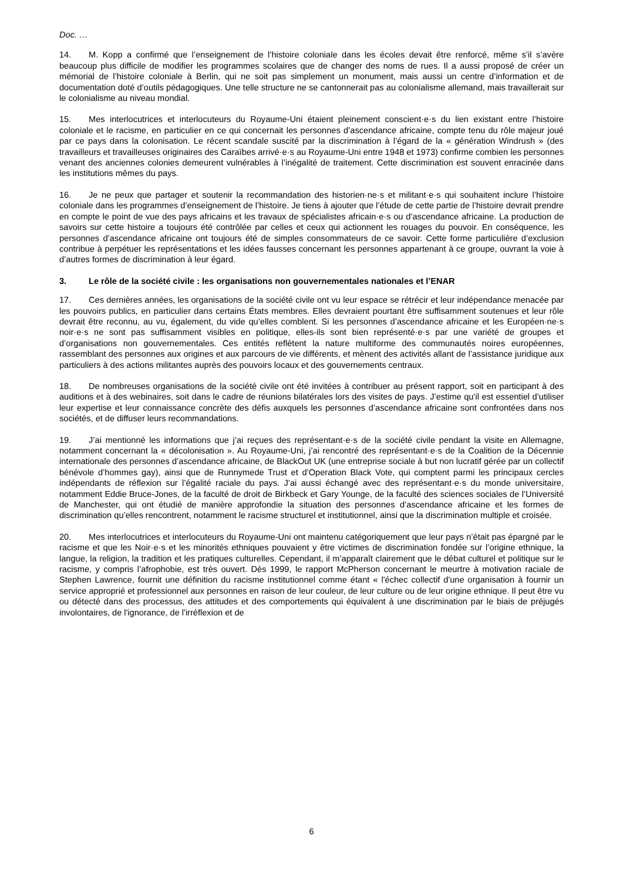Doc. …
14. M. Kopp a confirmé que l’enseignement de l’histoire coloniale dans les écoles devait être renforcé, même s’il s’avère beaucoup plus difficile de modifier les programmes scolaires que de changer des noms de rues. Il a aussi proposé de créer un mémorial de l’histoire coloniale à Berlin, qui ne soit pas simplement un monument, mais aussi un centre d’information et de documentation doté d’outils pédagogiques. Une telle structure ne se cantonnerait pas au colonialisme allemand, mais travaillerait sur le colonialisme au niveau mondial.
15. Mes interlocutrices et interlocuteurs du Royaume-Uni étaient pleinement conscient·e·s du lien existant entre l’histoire coloniale et le racisme, en particulier en ce qui concernait les personnes d’ascendance africaine, compte tenu du rôle majeur joué par ce pays dans la colonisation. Le récent scandale suscité par la discrimination à l’égard de la « génération Windrush » (des travailleurs et travailleuses originaires des Caraïbes arrivé·e·s au Royaume-Uni entre 1948 et 1973) confirme combien les personnes venant des anciennes colonies demeurent vulnérables à l’inégalité de traitement. Cette discrimination est souvent enracinée dans les institutions mêmes du pays.
16. Je ne peux que partager et soutenir la recommandation des historien·ne·s et militant·e·s qui souhaitent inclure l’histoire coloniale dans les programmes d’enseignement de l’histoire. Je tiens à ajouter que l’étude de cette partie de l’histoire devrait prendre en compte le point de vue des pays africains et les travaux de spécialistes africain·e·s ou d’ascendance africaine. La production de savoirs sur cette histoire a toujours été contrôlée par celles et ceux qui actionnent les rouages du pouvoir. En conséquence, les personnes d’ascendance africaine ont toujours été de simples consommateurs de ce savoir. Cette forme particulière d’exclusion contribue à perpétuer les représentations et les idées fausses concernant les personnes appartenant à ce groupe, ouvrant la voie à d’autres formes de discrimination à leur égard.
3. Le rôle de la société civile : les organisations non gouvernementales nationales et l’ENAR
17. Ces dernières années, les organisations de la société civile ont vu leur espace se rétrécir et leur indépendance menacée par les pouvoirs publics, en particulier dans certains États membres. Elles devraient pourtant être suffisamment soutenues et leur rôle devrait être reconnu, au vu, également, du vide qu’elles comblent. Si les personnes d’ascendance africaine et les Européen·ne·s noir·e·s ne sont pas suffisamment visibles en politique, elles-ils sont bien représenté·e·s par une variété de groupes et d’organisations non gouvernementales. Ces entités reflètent la nature multiforme des communautés noires européennes, rassemblant des personnes aux origines et aux parcours de vie différents, et mènent des activités allant de l’assistance juridique aux particuliers à des actions militantes auprès des pouvoirs locaux et des gouvernements centraux.
18. De nombreuses organisations de la société civile ont été invitées à contribuer au présent rapport, soit en participant à des auditions et à des webinaires, soit dans le cadre de réunions bilatérales lors des visites de pays. J’estime qu’il est essentiel d’utiliser leur expertise et leur connaissance concrète des défis auxquels les personnes d’ascendance africaine sont confrontées dans nos sociétés, et de diffuser leurs recommandations.
19. J’ai mentionné les informations que j’ai reçues des représentant·e·s de la société civile pendant la visite en Allemagne, notamment concernant la « décolonisation ». Au Royaume-Uni, j’ai rencontré des représentant·e·s de la Coalition de la Décennie internationale des personnes d’ascendance africaine, de BlackOut UK (une entreprise sociale à but non lucratif gérée par un collectif bénévole d’hommes gay), ainsi que de Runnymede Trust et d’Operation Black Vote, qui comptent parmi les principaux cercles indépendants de réflexion sur l’égalité raciale du pays. J’ai aussi échangé avec des représentant·e·s du monde universitaire, notamment Eddie Bruce-Jones, de la faculté de droit de Birkbeck et Gary Younge, de la faculté des sciences sociales de l’Université de Manchester, qui ont étudié de manière approfondie la situation des personnes d’ascendance africaine et les formes de discrimination qu’elles rencontrent, notamment le racisme structurel et institutionnel, ainsi que la discrimination multiple et croisée.
20. Mes interlocutrices et interlocuteurs du Royaume-Uni ont maintenu catégoriquement que leur pays n’était pas épargné par le racisme et que les Noir·e·s et les minorités ethniques pouvaient y être victimes de discrimination fondée sur l’origine ethnique, la langue, la religion, la tradition et les pratiques culturelles. Cependant, il m’apparaît clairement que le débat culturel et politique sur le racisme, y compris l’afrophobie, est très ouvert. Dès 1999, le rapport McPherson concernant le meurtre à motivation raciale de Stephen Lawrence, fournit une définition du racisme institutionnel comme étant « l'échec collectif d'une organisation à fournir un service approprié et professionnel aux personnes en raison de leur couleur, de leur culture ou de leur origine ethnique. Il peut être vu ou détecté dans des processus, des attitudes et des comportements qui équivalent à une discrimination par le biais de préjugés involontaires, de l'ignorance, de l'irréflexion et de
6